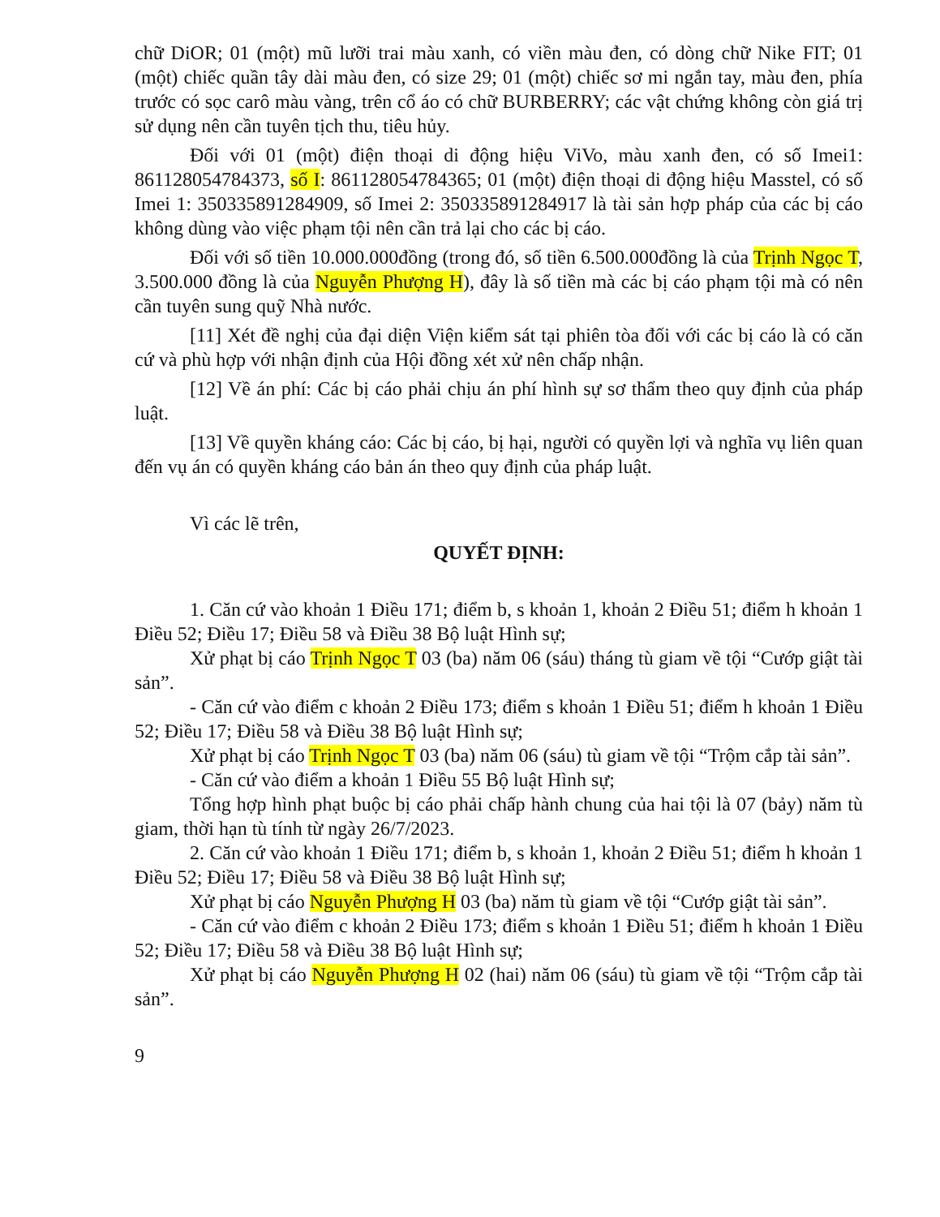chữ DiOR; 01 (một) mũ lưỡi trai màu xanh, có viền màu đen, có dòng chữ Nike FIT; 01 (một) chiếc quần tây dài màu đen, có size 29; 01 (một) chiếc sơ mi ngắn tay, màu đen, phía trước có sọc carô màu vàng, trên cổ áo có chữ BURBERRY; các vật chứng không còn giá trị sử dụng nên cần tuyên tịch thu, tiêu hủy.
Đối với 01 (một) điện thoại di động hiệu ViVo, màu xanh đen, có số Imei1: 861128054784373, số I: 861128054784365; 01 (một) điện thoại di động hiệu Masstel, có số Imei 1: 350335891284909, số Imei 2: 350335891284917 là tài sản hợp pháp của các bị cáo không dùng vào việc phạm tội nên cần trả lại cho các bị cáo.
Đối với số tiền 10.000.000đồng (trong đó, số tiền 6.500.000đồng là của Trịnh Ngọc T, 3.500.000 đồng là của Nguyễn Phượng H), đây là số tiền mà các bị cáo phạm tội mà có nên cần tuyên sung quỹ Nhà nước.
[11] Xét đề nghị của đại diện Viện kiểm sát tại phiên tòa đối với các bị cáo là có căn cứ và phù hợp với nhận định của Hội đồng xét xử nên chấp nhận.
[12] Về án phí: Các bị cáo phải chịu án phí hình sự sơ thẩm theo quy định của pháp luật.
[13] Về quyền kháng cáo: Các bị cáo, bị hại, người có quyền lợi và nghĩa vụ liên quan đến vụ án có quyền kháng cáo bản án theo quy định của pháp luật.
Vì các lẽ trên,
QUYẾT ĐỊNH:
1. Căn cứ vào khoản 1 Điều 171; điểm b, s khoản 1, khoản 2 Điều 51; điểm h khoản 1 Điều 52; Điều 17; Điều 58 và Điều 38 Bộ luật Hình sự;
Xử phạt bị cáo Trịnh Ngọc T 03 (ba) năm 06 (sáu) tháng tù giam về tội “Cướp giật tài sản”.
- Căn cứ vào điểm c khoản 2 Điều 173; điểm s khoản 1 Điều 51; điểm h khoản 1 Điều 52; Điều 17; Điều 58 và Điều 38 Bộ luật Hình sự;
Xử phạt bị cáo Trịnh Ngọc T 03 (ba) năm 06 (sáu) tù giam về tội “Trộm cắp tài sản”.
- Căn cứ vào điểm a khoản 1 Điều 55 Bộ luật Hình sự;
Tổng hợp hình phạt buộc bị cáo phải chấp hành chung của hai tội là 07 (bảy) năm tù giam, thời hạn tù tính từ ngày 26/7/2023.
2. Căn cứ vào khoản 1 Điều 171; điểm b, s khoản 1, khoản 2 Điều 51; điểm h khoản 1 Điều 52; Điều 17; Điều 58 và Điều 38 Bộ luật Hình sự;
Xử phạt bị cáo Nguyễn Phượng H 03 (ba) năm tù giam về tội “Cướp giật tài sản”.
- Căn cứ vào điểm c khoản 2 Điều 173; điểm s khoản 1 Điều 51; điểm h khoản 1 Điều 52; Điều 17; Điều 58 và Điều 38 Bộ luật Hình sự;
Xử phạt bị cáo Nguyễn Phượng H 02 (hai) năm 06 (sáu) tù giam về tội “Trộm cắp tài sản”.
9